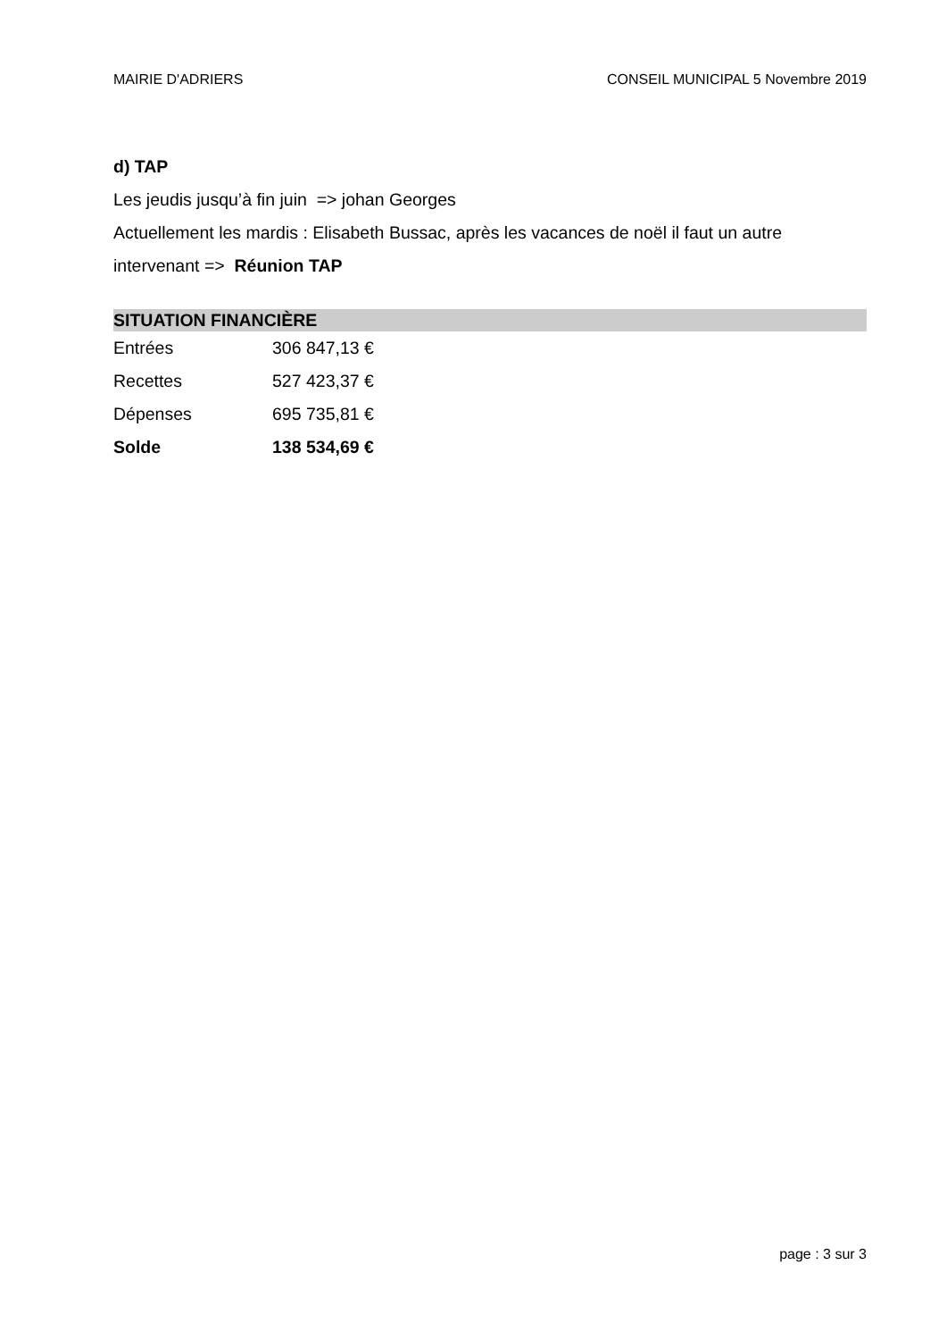MAIRIE D'ADRIERS CONSEIL MUNICIPAL 5 Novembre 2019
d) TAP
Les jeudis jusqu’à fin juin => johan Georges
Actuellement les mardis : Elisabeth Bussac, après les vacances de noël il faut un autre intervenant => Réunion TAP
SITUATION FINANCIÈRE
| Entrées | 306 847,13 € |
| Recettes | 527 423,37 € |
| Dépenses | 695 735,81 € |
| Solde | 138 534,69 € |
page : 3 sur 3